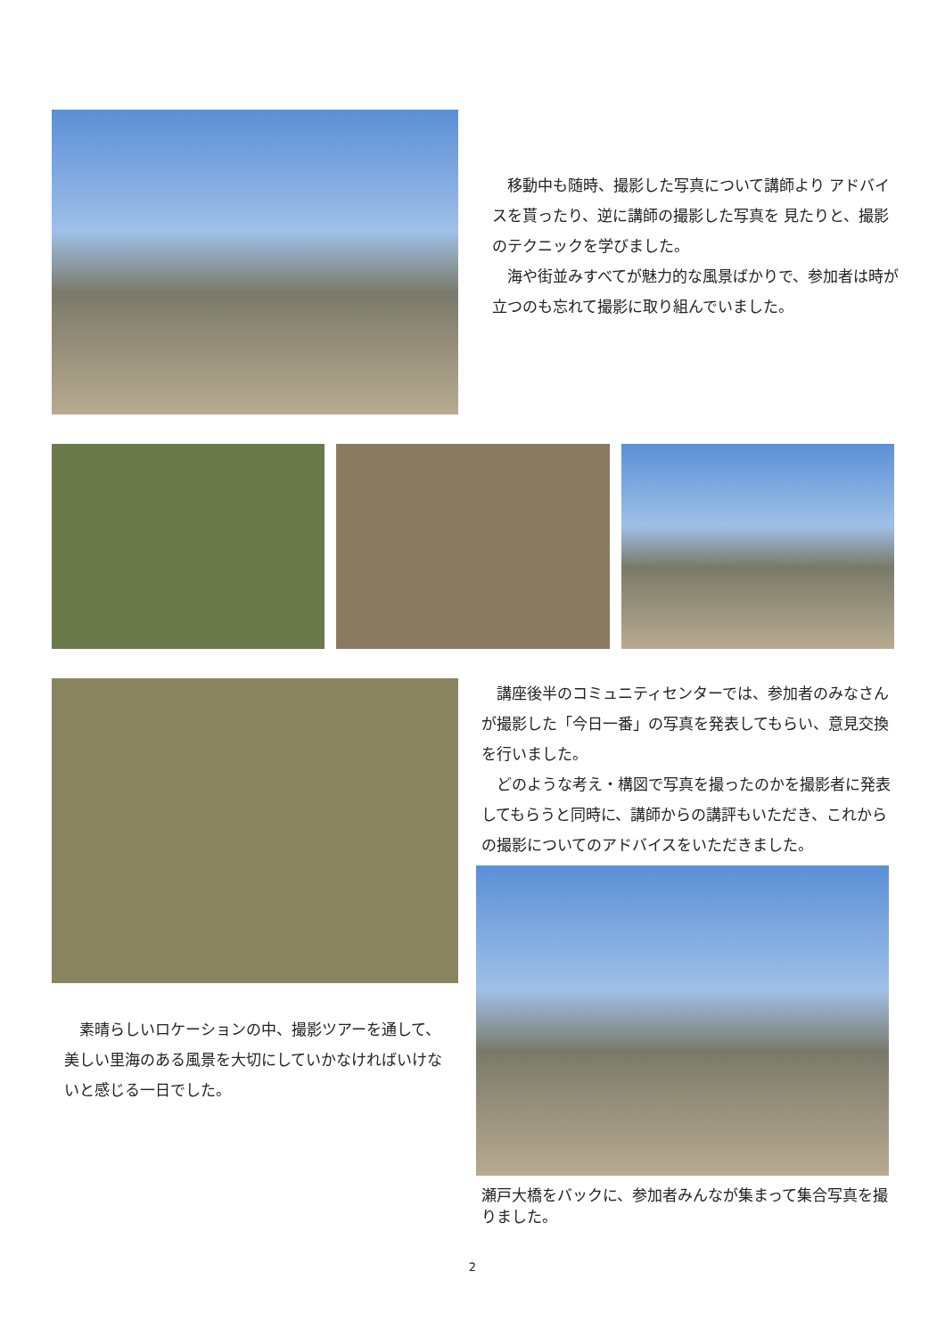移動中も随時、撮影した写真について講師より アドバイスを貰ったり、逆に講師の撮影した写真を 見たりと、撮影のテクニックを学びました。
　海や街並みすべてが魅力的な風景ばかりで、参加者は時が立つのも忘れて撮影に取り組んでいました。
　素晴らしいロケーションの中、撮影ツアーを通して、美しい里海のある風景を大切にしていかなければいけないと感じる一日でした。
　講座後半のコミュニティセンターでは、参加者のみなさんが撮影した「今日一番」の写真を発表してもらい、意見交換を行いました。
　どのような考え・構図で写真を撮ったのかを撮影者に発表してもらうと同時に、講師からの講評もいただき、これからの撮影についてのアドバイスをいただきました。
瀬戸大橋をバックに、参加者みんなが集まって集合写真を撮りました。
2